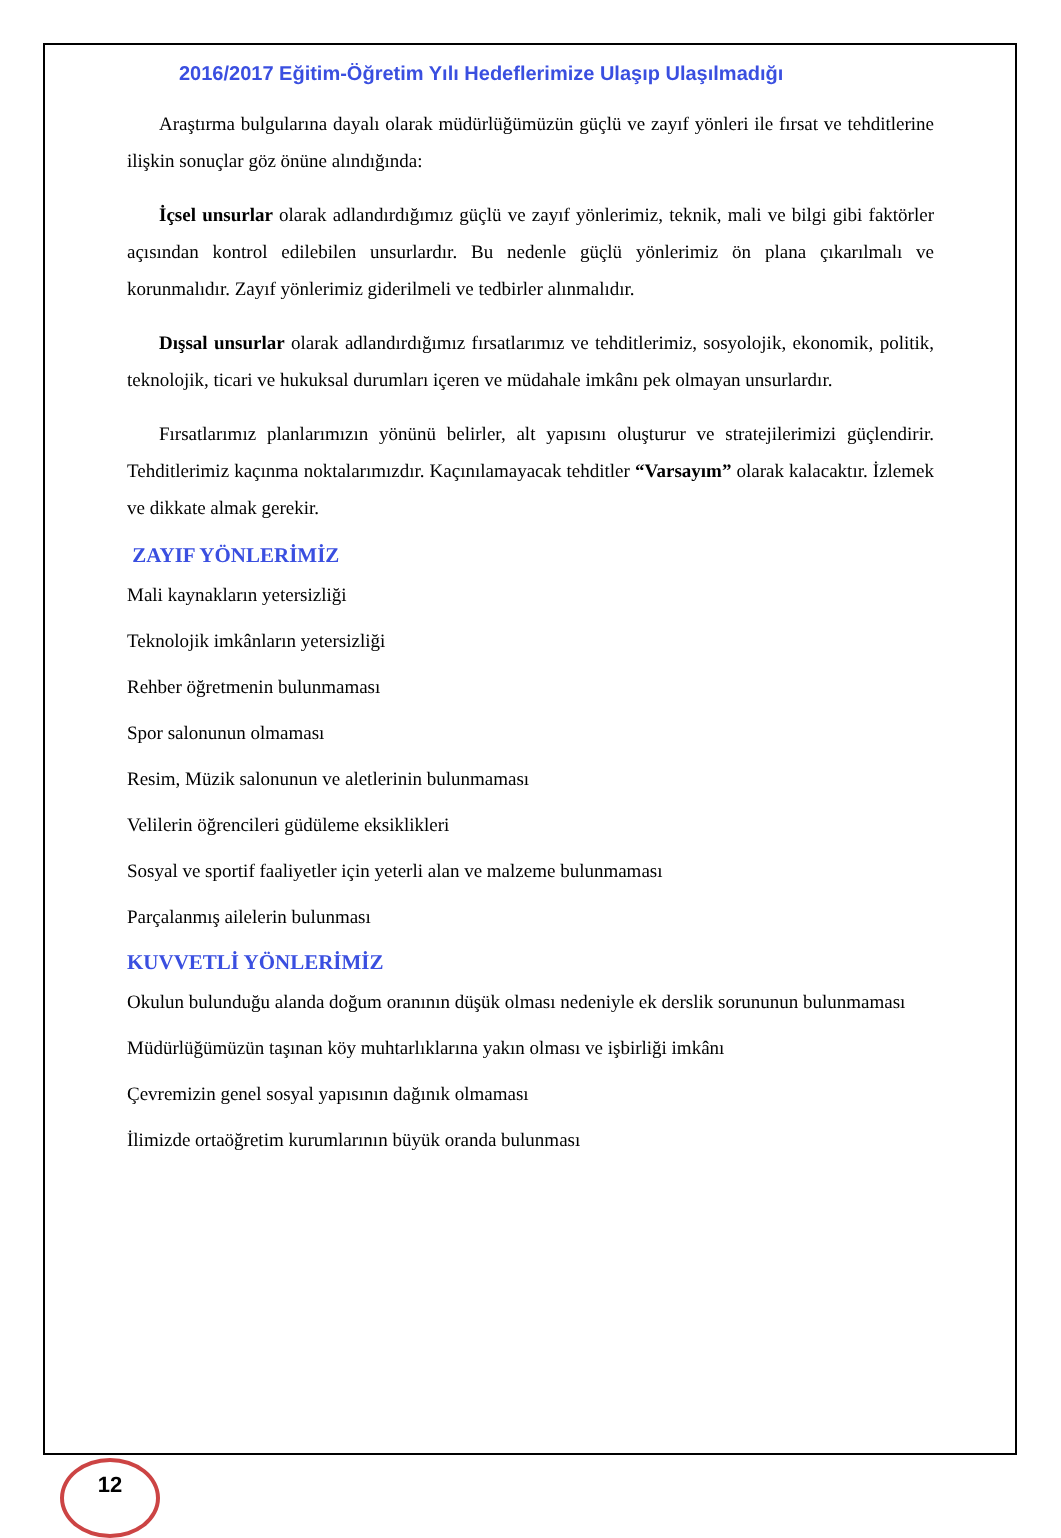2016/2017 Eğitim-Öğretim Yılı Hedeflerimize Ulaşıp Ulaşılmadığı
Araştırma bulgularına dayalı olarak müdürlüğümüzün güçlü ve zayıf yönleri ile fırsat ve tehditlerine ilişkin sonuçlar göz önüne alındığında:
İçsel unsurlar olarak adlandırdığımız güçlü ve zayıf yönlerimiz, teknik, mali ve bilgi gibi faktörler açısından kontrol edilebilen unsurlardır. Bu nedenle güçlü yönlerimiz ön plana çıkarılmalı ve korunmalıdır. Zayıf yönlerimiz giderilmeli ve tedbirler alınmalıdır.
Dışsal unsurlar olarak adlandırdığımız fırsatlarımız ve tehditlerimiz, sosyolojik, ekonomik, politik, teknolojik, ticari ve hukuksal durumları içeren ve müdahale imkânı pek olmayan unsurlardır.
Fırsatlarımız planlarımızın yönünü belirler, alt yapısını oluşturur ve stratejilerimizi güçlendirir. Tehditlerimiz kaçınma noktalarımızdır. Kaçınılamayacak tehditler “Varsayım” olarak kalacaktır. İzlemek ve dikkate almak gerekir.
ZAYIF YÖNLERİMİZ
Mali kaynakların yetersizliği
Teknolojik imkânların yetersizliği
Rehber öğretmenin bulunmaması
Spor salonunun olmaması
Resim, Müzik salonunun ve aletlerinin bulunmaması
Velilerin öğrencileri güdüleme eksiklikleri
Sosyal ve sportif faaliyetler için yeterli alan ve malzeme bulunmaması
Parçalanmış ailelerin bulunması
KUVVETLİ YÖNLERİMİZ
Okulun bulunduğu alanda doğum oranının düşük olması nedeniyle ek derslik sorununun bulunmaması
Müdürlüğümüzün taşınan köy muhtarlıklarına yakın olması ve işbirliği imkânı
Çevremizin genel sosyal yapısının dağınık olmaması
İlimizde ortaöğretim kurumlarının büyük oranda bulunması
12